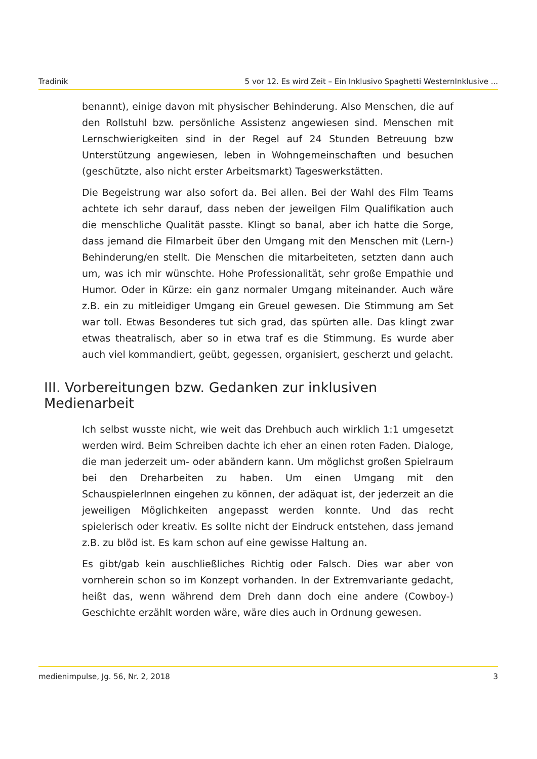Tradinik 5 vor 12. Es wird Zeit – Ein Inklusivo Spaghetti WesternInklusive ...
benannt), einige davon mit physischer Behinderung. Also Menschen, die auf den Rollstuhl bzw. persönliche Assistenz angewiesen sind. Menschen mit Lernschwierigkeiten sind in der Regel auf 24 Stunden Betreuung bzw Unterstützung angewiesen, leben in Wohngemeinschaften und besuchen (geschützte, also nicht erster Arbeitsmarkt) Tageswerkstätten.
Die Begeistrung war also sofort da. Bei allen. Bei der Wahl des Film Teams achtete ich sehr darauf, dass neben der jeweilgen Film Qualifikation auch die menschliche Qualität passte. Klingt so banal, aber ich hatte die Sorge, dass jemand die Filmarbeit über den Umgang mit den Menschen mit (Lern-) Behinderung/en stellt. Die Menschen die mitarbeiteten, setzten dann auch um, was ich mir wünschte. Hohe Professionalität, sehr große Empathie und Humor. Oder in Kürze: ein ganz normaler Umgang miteinander. Auch wäre z.B. ein zu mitleidiger Umgang ein Greuel gewesen. Die Stimmung am Set war toll. Etwas Besonderes tut sich grad, das spürten alle. Das klingt zwar etwas theatralisch, aber so in etwa traf es die Stimmung. Es wurde aber auch viel kommandiert, geübt, gegessen, organisiert, gescherzt und gelacht.
III. Vorbereitungen bzw. Gedanken zur inklusiven Medienarbeit
Ich selbst wusste nicht, wie weit das Drehbuch auch wirklich 1:1 umgesetzt werden wird. Beim Schreiben dachte ich eher an einen roten Faden. Dialoge, die man jederzeit um- oder abändern kann. Um möglichst großen Spielraum bei den Dreharbeiten zu haben. Um einen Umgang mit den SchauspielerInnen eingehen zu können, der adäquat ist, der jederzeit an die jeweiligen Möglichkeiten angepasst werden konnte. Und das recht spielerisch oder kreativ. Es sollte nicht der Eindruck entstehen, dass jemand z.B. zu blöd ist. Es kam schon auf eine gewisse Haltung an.
Es gibt/gab kein auschließliches Richtig oder Falsch. Dies war aber von vornherein schon so im Konzept vorhanden. In der Extremvariante gedacht, heißt das, wenn während dem Dreh dann doch eine andere (Cowboy-) Geschichte erzählt worden wäre, wäre dies auch in Ordnung gewesen.
medienimpulse, Jg. 56, Nr. 2, 2018 3